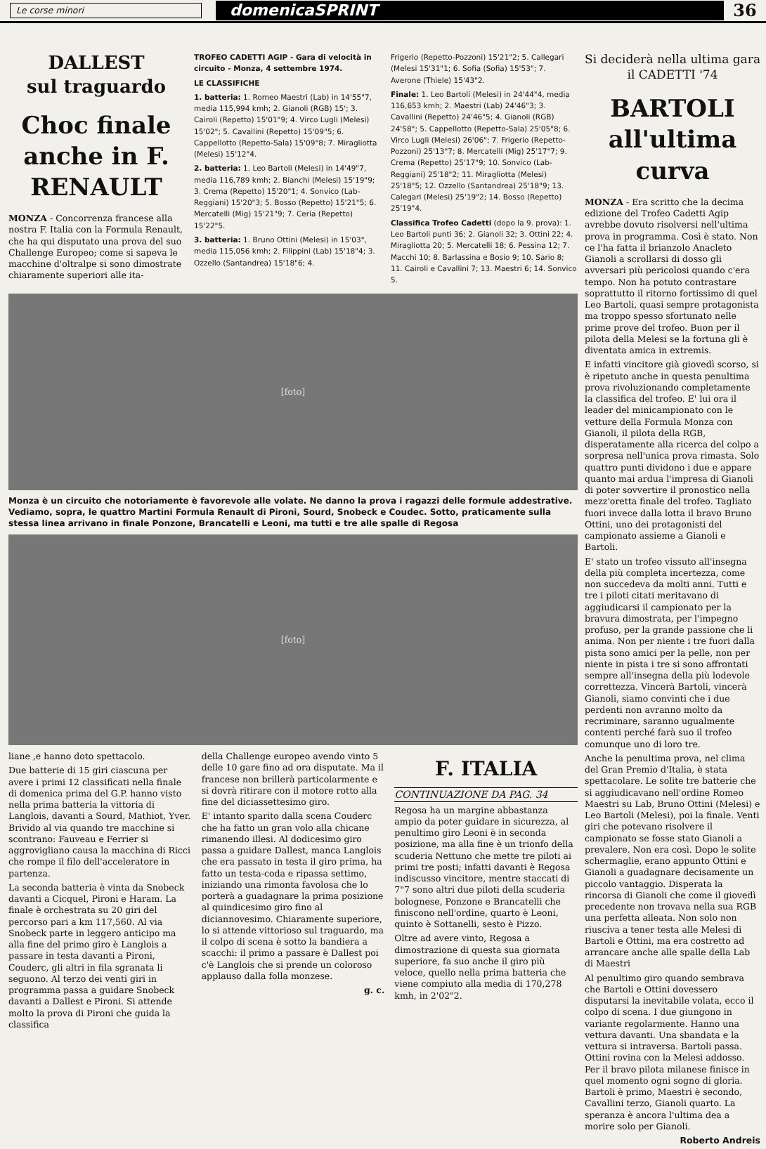Le corse minori
domenicaSPRINT 36
DALLEST
sul traguardo
Choc finale anche in F. RENAULT
MONZA - Concorrenza francese alla nostra F. Italia con la Formula Renault, che ha qui disputato una prova del suo Challenge Europeo; come si sapeva le macchine d'oltralpe si sono dimostrate chiaramente superiori alle ita-
TROFEO CADETTI AGIP - Gara di velocità in circuito - Monza, 4 settembre 1974.
LE CLASSIFICHE
1. batteria: 1. Romeo Maestri (Lab) in 14'55"7, media 115,994 kmh; 2. Gianoli (RGB) 15'; 3. Cairoli (Repetto) 15'01"9; 4. Virco Lugli (Melesi) 15'02"; 5. Cavallini (Repetto) 15'09"5; 6. Cappellotto (Repetto-Sala) 15'09"8; 7. Miragliotta (Melesi) 15'12"4.
2. batteria: 1. Leo Bartoli (Melesi) in 14'49"7, media 116,789 kmh; 2. Bianchi (Melesi) 15'19"9; 3. Crema (Repetto) 15'20"1; 4. Sonvico (Lab-Reggiani) 15'20"3; 5. Bosso (Repetto) 15'21"5; 6. Mercatelli (Mig) 15'21"9; 7. Ceria (Repetto) 15'22"5.
3. batteria: 1. Bruno Ottini (Melesi) in 15'03", media 115,056 kmh; 2. Filippini (Lab) 15'18"4; 3. Ozzello (Santandrea) 15'18"6; 4.
Frigerio (Repetto-Pozzoni) 15'21"2; 5. Callegari (Melesi 15'31"1; 6. Sofia (Sofia) 15'53"; 7. Averone (Thiele) 15'43"2.
Finale: 1. Leo Bartoli (Melesi) in 24'44"4, media 116,653 kmh; 2. Maestri (Lab) 24'46"3; 3. Cavallini (Repetto) 24'46"5; 4. Gianoli (RGB) 24'58"; 5. Cappellotto (Repetto-Sala) 25'05"8; 6. Virco Lugli (Melesi) 26'06"; 7. Frigerio (Repetto-Pozzoni) 25'13"7; 8. Mercatelli (Mig) 25'17"7; 9. Crema (Repetto) 25'17"9; 10. Sonvico (Lab-Reggiani) 25'18"2; 11. Miragliotta (Melesi) 25'18"5; 12. Ozzello (Santandrea) 25'18"9; 13. Calegari (Melesi) 25'19"2; 14. Bosso (Repetto) 25'19"4.
Classifica Trofeo Cadetti (dopo la 9. prova): 1. Leo Bartoli punti 36; 2. Gianoli 32; 3. Ottini 22; 4. Miragliotta 20; 5. Mercatelli 18; 6. Pessina 12; 7. Macchi 10; 8. Barlassina e Bosio 9; 10. Sario 8; 11. Cairoli e Cavallini 7; 13. Maestri 6; 14. Sonvico 5.
[foto]
Monza è un circuito che notoriamente è favorevole alle volate. Ne danno la prova i ragazzi delle formule addestrative. Vediamo, sopra, le quattro Martini Formula Renault di Pironi, Sourd, Snobeck e Coudec. Sotto, praticamente sulla stessa linea arrivano in finale Ponzone, Brancatelli e Leoni, ma tutti e tre alle spalle di Regosa
[foto]
liane ,e hanno doto spettacolo.
Due batterie di 15 giri ciascuna per avere i primi 12 classificati nella finale di domenica prima del G.P. hanno visto nella prima batteria la vittoria di Langlois, davanti a Sourd, Mathiot, Yver. Brivido al via quando tre macchine si scontrano: Fauveau e Ferrier si aggrovigliano causa la macchina di Ricci che rompe il filo dell'acceleratore in partenza.
La seconda batteria è vinta da Snobeck davanti a Cicquel, Pironi e Haram. La finale è orchestrata su 20 giri del percorso pari a km 117,560. Al via Snobeck parte in leggero anticipo ma alla fine del primo giro è Langlois a passare in testa davanti a Pironi, Couderc, gli altri in fila sgranata li seguono. Al terzo dei venti giri in programma passa a guidare Snobeck davanti a Dallest e Pironi. Si attende molto la prova di Pironi che guida la classifica
della Challenge europeo avendo vinto 5 delle 10 gare fino ad ora disputate. Ma il francese non brillerà particolarmente e si dovrà ritirare con il motore rotto alla fine del diciassettesimo giro.
E' intanto sparito dalla scena Couderc che ha fatto un gran volo alla chicane rimanendo illesi. Al dodicesimo giro passa a guidare Dallest, manca Langlois che era passato in testa il giro prima, ha fatto un testa-coda e ripassa settimo, iniziando una rimonta favolosa che lo porterà a guadagnare la prima posizione al quindicesimo giro fino al diciannovesimo. Chiaramente superiore, lo si attende vittorioso sul traguardo, ma il colpo di scena è sotto la bandiera a scacchi: il primo a passare è Dallest poi c'è Langlois che si prende un coloroso applauso dalla folla monzese.
g. c.
F. ITALIA
CONTINUAZIONE DA PAG. 34
Regosa ha un margine abbastanza ampio da poter guidare in sicurezza, al penultimo giro Leoni è in seconda posizione, ma alla fine è un trionfo della scuderia Nettuno che mette tre piloti ai primi tre posti; infatti davanti è Regosa indiscusso vincitore, mentre staccati di 7"7 sono altri due piloti della scuderia bolognese, Ponzone e Brancatelli che finiscono nell'ordine, quarto è Leoni, quinto è Sottanelli, sesto è Pizzo.
Oltre ad avere vinto, Regosa a dimostrazione di questa sua giornata superiore, fa suo anche il giro più veloce, quello nella prima batteria che viene compiuto alla media di 170,278 kmh, in 2'02"2.
Si deciderà nella ultima gara il CADETTI '74
BARTOLI all'ultima curva
MONZA - Era scritto che la decima edizione del Trofeo Cadetti Agip avrebbe dovuto risolversi nell'ultima prova in programma. Così è stato. Non ce l'ha fatta il brianzolo Anacleto Gianoli a scrollarsi di dosso gli avversari più pericolosi quando c'era tempo. Non ha potuto contrastare soprattutto il ritorno fortissimo di quel Leo Bartoli, quasi sempre protagonista ma troppo spesso sfortunato nelle prime prove del trofeo. Buon per il pilota della Melesi se la fortuna gli è diventata amica in extremis.
E infatti vincitore già giovedì scorso, si è ripetuto anche in questa penultima prova rivoluzionando completamente la classifica del trofeo. E' lui ora il leader del minicampionato con le vetture della Formula Monza con Gianoli, il pilota della RGB, disperatamente alla ricerca del colpo a sorpresa nell'unica prova rimasta. Solo quattro punti dividono i due e appare quanto mai ardua l'impresa di Gianoli di poter sovvertire il pronostico nella mezz'oretta finale del trofeo. Tagliato fuori invece dalla lotta il bravo Bruno Ottini, uno dei protagonisti del campionato assieme a Gianoli e Bartoli.
E' stato un trofeo vissuto all'insegna della più completa incertezza, come non succedeva da molti anni. Tutti e tre i piloti citati meritavano di aggiudicarsi il campionato per la bravura dimostrata, per l'impegno profuso, per la grande passione che li anima. Non per niente i tre fuori dalla pista sono amici per la pelle, non per niente in pista i tre si sono affrontati sempre all'insegna della più lodevole correttezza. Vincerà Bartoli, vincerà Gianoli, siamo convinti che i due perdenti non avranno molto da recriminare, saranno ugualmente contenti perché farà suo il trofeo comunque uno di loro tre.
Anche la penultima prova, nel clima del Gran Premio d'Italia, è stata spettacolare. Le solite tre batterie che si aggiudicavano nell'ordine Romeo Maestri su Lab, Bruno Ottini (Melesi) e Leo Bartoli (Melesi), poi la finale. Venti giri che potevano risolvere il campionato se fosse stato Gianoli a prevalere. Non era così. Dopo le solite schermaglie, erano appunto Ottini e Gianoli a guadagnare decisamente un piccolo vantaggio. Disperata la rincorsa di Gianoli che come il giovedì precedente non trovava nella sua RGB una perfetta alleata. Non solo non riusciva a tener testa alle Melesi di Bartoli e Ottini, ma era costretto ad arrancare anche alle spalle della Lab di Maestri
Al penultimo giro quando sembrava che Bartoli e Ottini dovessero disputarsi la inevitabile volata, ecco il colpo di scena. I due giungono in variante regolarmente. Hanno una vettura davanti. Una sbandata e la vettura si intraversa. Bartoli passa. Ottini rovina con la Melesi addosso. Per il bravo pilota milanese finisce in quel momento ogni sogno di gloria. Bartoli è primo, Maestri è secondo, Cavallini terzo, Gianoli quarto. La speranza è ancora l'ultima dea a morire solo per Gianoli.
Roberto Andreis